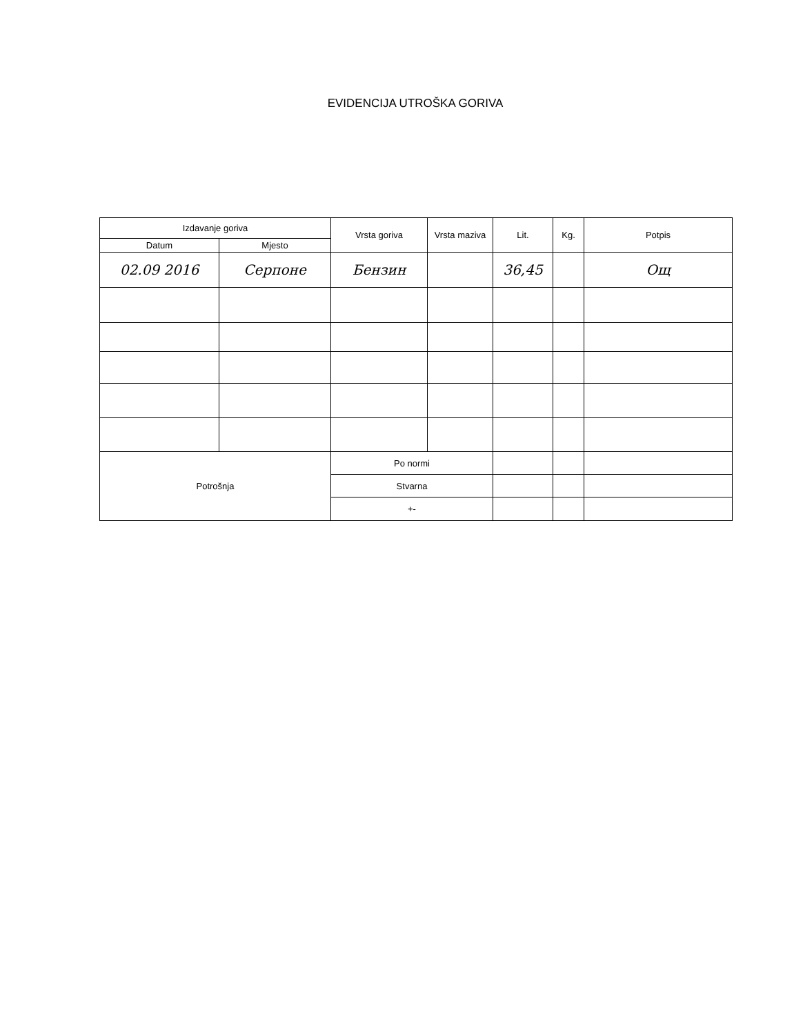EVIDENCIJA UTROŠKA GORIVA
| Izdavanje goriva | | Vrsta goriva | Vrsta maziva | Lit. | Kg. | Potpis |
| --- | --- | --- | --- | --- | --- | --- |
| Datum | Mjesto | | | | | |
| 02.09 2016 | Серпоне | Бензин | | 36,45 | | Ощ |
| Potrošnja | | Po normi | | | | |
| | | Stvarna | | | | |
| | | +- | | | | |